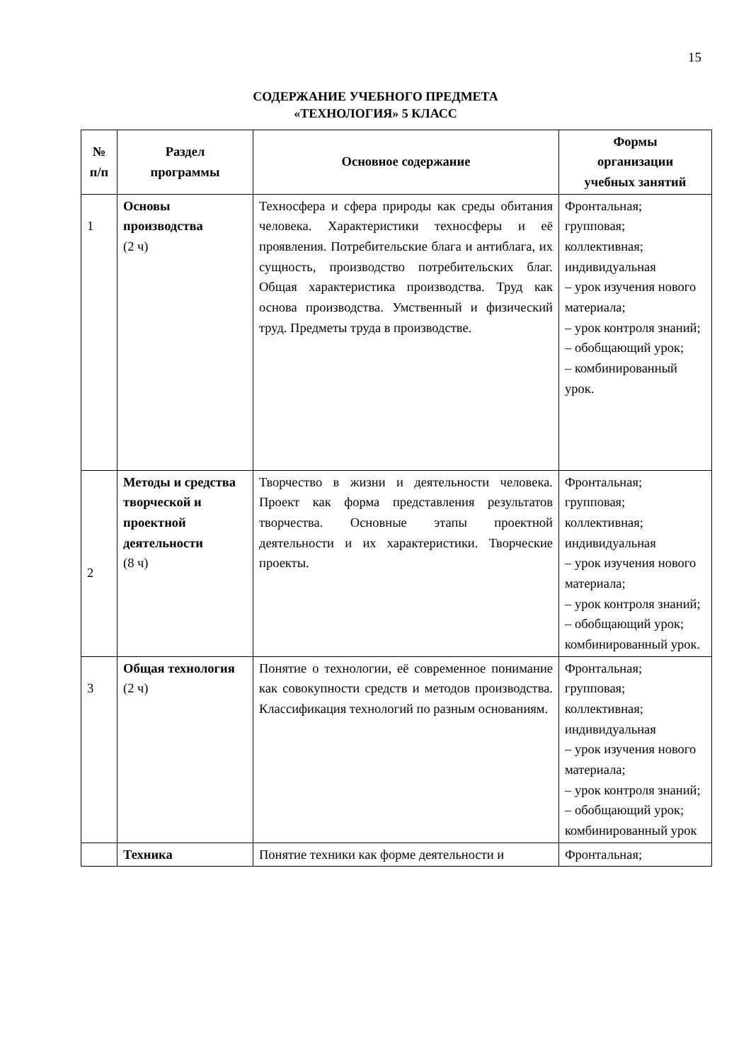15
СОДЕРЖАНИЕ УЧЕБНОГО ПРЕДМЕТА
«ТЕХНОЛОГИЯ» 5 КЛАСС
| № п/п | Раздел программы | Основное содержание | Формы организации учебных занятий |
| --- | --- | --- | --- |
| 1 | Основы производства (2 ч) | Техносфера и сфера природы как среды обитания человека. Характеристики техносферы и её проявления. Потребительские блага и антиблага, их сущность, производство потребительских благ. Общая характеристика производства. Труд как основа производства. Умственный и физический труд. Предметы труда в производстве. | Фронтальная; групповая; коллективная; индивидуальная – урок изучения нового материала; – урок контроля знаний; – обобщающий урок; – комбинированный урок. |
| 2 | Методы и средства творческой и проектной деятельности (8 ч) | Творчество в жизни и деятельности человека. Проект как форма представления результатов творчества. Основные этапы проектной деятельности и их характеристики. Творческие проекты. | Фронтальная; групповая; коллективная; индивидуальная – урок изучения нового материала; – урок контроля знаний; – обобщающий урок; комбинированный урок. |
| 3 | Общая технология (2 ч) | Понятие о технологии, её современное понимание как совокупности средств и методов производства. Классификация технологий по разным основаниям. | Фронтальная; групповая; коллективная; индивидуальная – урок изучения нового материала; – урок контроля знаний; – обобщающий урок; комбинированный урок |
| | Техника | Понятие техники как форме деятельности и | Фронтальная; |